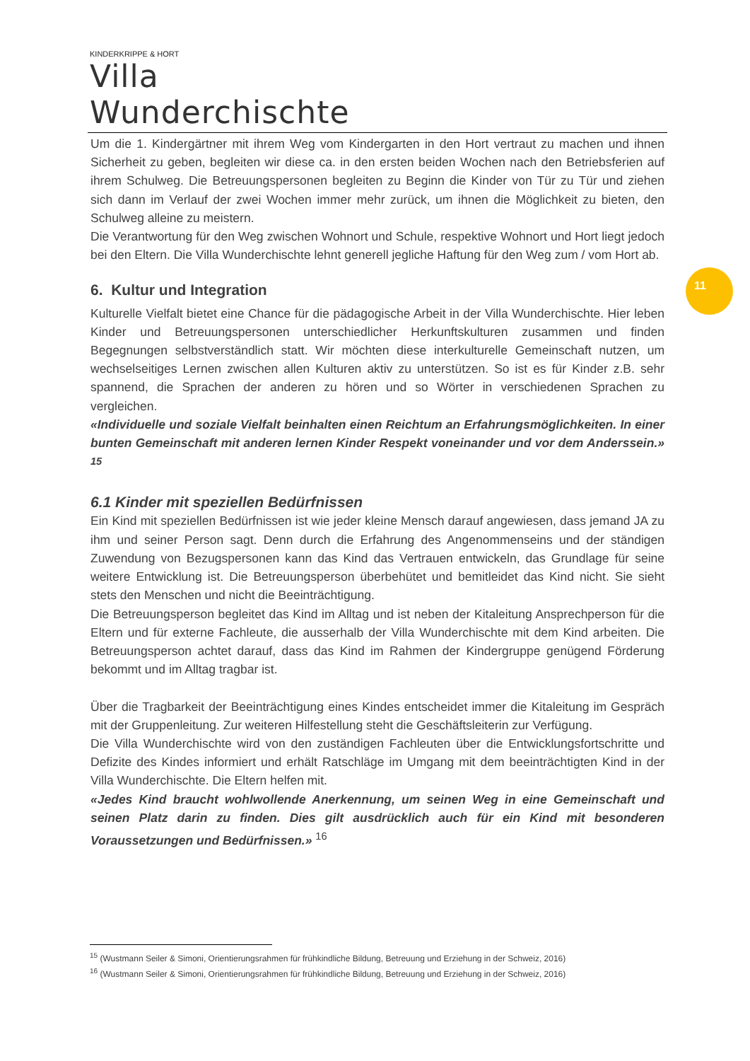KINDERKRIPPE & HORT
Villa Wunderchischte
11
Um die 1. Kindergärtner mit ihrem Weg vom Kindergarten in den Hort vertraut zu machen und ihnen Sicherheit zu geben, begleiten wir diese ca. in den ersten beiden Wochen nach den Betriebsferien auf ihrem Schulweg. Die Betreuungspersonen begleiten zu Beginn die Kinder von Tür zu Tür und ziehen sich dann im Verlauf der zwei Wochen immer mehr zurück, um ihnen die Möglichkeit zu bieten, den Schulweg alleine zu meistern.
Die Verantwortung für den Weg zwischen Wohnort und Schule, respektive Wohnort und Hort liegt jedoch bei den Eltern. Die Villa Wunderchischte lehnt generell jegliche Haftung für den Weg zum / vom Hort ab.
6. Kultur und Integration
Kulturelle Vielfalt bietet eine Chance für die pädagogische Arbeit in der Villa Wunderchischte. Hier leben Kinder und Betreuungspersonen unterschiedlicher Herkunftskulturen zusammen und finden Begegnungen selbstverständlich statt. Wir möchten diese interkulturelle Gemeinschaft nutzen, um wechselseitiges Lernen zwischen allen Kulturen aktiv zu unterstützen. So ist es für Kinder z.B. sehr spannend, die Sprachen der anderen zu hören und so Wörter in verschiedenen Sprachen zu vergleichen.
«Individuelle und soziale Vielfalt beinhalten einen Reichtum an Erfahrungsmöglichkeiten. In einer bunten Gemeinschaft mit anderen lernen Kinder Respekt voneinander und vor dem Anderssein.» <sup>15</sup>
6.1 Kinder mit speziellen Bedürfnissen
Ein Kind mit speziellen Bedürfnissen ist wie jeder kleine Mensch darauf angewiesen, dass jemand JA zu ihm und seiner Person sagt. Denn durch die Erfahrung des Angenommenseins und der ständigen Zuwendung von Bezugspersonen kann das Kind das Vertrauen entwickeln, das Grundlage für seine weitere Entwicklung ist. Die Betreuungsperson überbehütet und bemitleidet das Kind nicht. Sie sieht stets den Menschen und nicht die Beeinträchtigung.
Die Betreuungsperson begleitet das Kind im Alltag und ist neben der Kitaleitung Ansprechperson für die Eltern und für externe Fachleute, die ausserhalb der Villa Wunderchischte mit dem Kind arbeiten. Die Betreuungsperson achtet darauf, dass das Kind im Rahmen der Kindergruppe genügend Förderung bekommt und im Alltag tragbar ist.
Über die Tragbarkeit der Beeinträchtigung eines Kindes entscheidet immer die Kitaleitung im Gespräch mit der Gruppenleitung. Zur weiteren Hilfestellung steht die Geschäftsleiterin zur Verfügung.
Die Villa Wunderchischte wird von den zuständigen Fachleuten über die Entwicklungsfortschritte und Defizite des Kindes informiert und erhält Ratschläge im Umgang mit dem beeinträchtigten Kind in der Villa Wunderchischte. Die Eltern helfen mit.
«Jedes Kind braucht wohlwollende Anerkennung, um seinen Weg in eine Gemeinschaft und seinen Platz darin zu finden. Dies gilt ausdrücklich auch für ein Kind mit besonderen Voraussetzungen und Bedürfnissen.» <sup>16</sup>
<sup>15</sup> (Wustmann Seiler & Simoni, Orientierungsrahmen für frühkindliche Bildung, Betreuung und Erziehung in der Schweiz, 2016)
<sup>16</sup> (Wustmann Seiler & Simoni, Orientierungsrahmen für frühkindliche Bildung, Betreuung und Erziehung in der Schweiz, 2016)